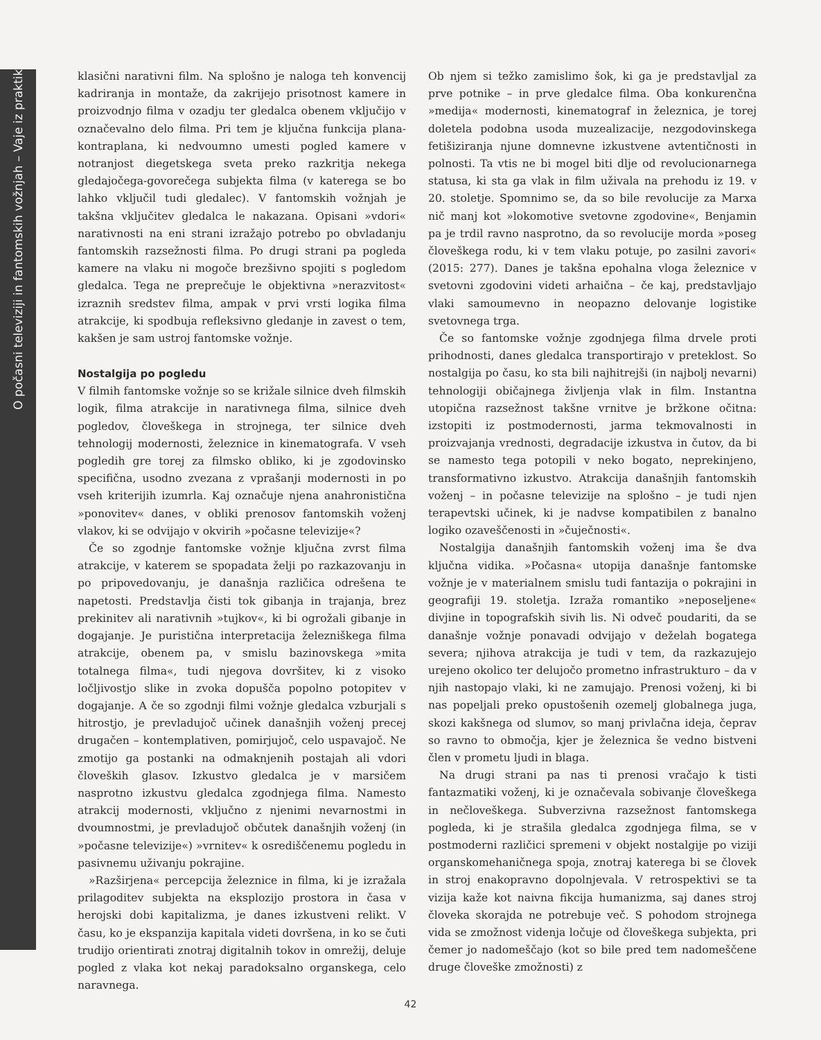O počasni televiziji in fantomskih vožnjah – Vaje iz praktik
klasični narativni film. Na splošno je naloga teh konvencij kadriranja in montaže, da zakrijejo prisotnost kamere in proizvodnjo filma v ozadju ter gledalca obenem vključijo v označevalno delo filma. Pri tem je ključna funkcija plana-kontraplana, ki nedvoumno umesti pogled kamere v notranjost diegetskega sveta preko razkritja nekega gledajočega-govorečega subjekta filma (v katerega se bo lahko vključil tudi gledalec). V fantomskih vožnjah je takšna vključitev gledalca le nakazana. Opisani »vdori« narativnosti na eni strani izražajo potrebo po obvladanju fantomskih razsežnosti filma. Po drugi strani pa pogleda kamere na vlaku ni mogoče brezšivno spojiti s pogledom gledalca. Tega ne preprečuje le objektivna »nerazvitost« izraznih sredstev filma, ampak v prvi vrsti logika filma atrakcije, ki spodbuja refleksivno gledanje in zavest o tem, kakšen je sam ustroj fantomske vožnje.
Nostalgija po pogledu
V filmih fantomske vožnje so se križale silnice dveh filmskih logik, filma atrakcije in narativnega filma, silnice dveh pogledov, človeškega in strojnega, ter silnice dveh tehnologij modernosti, železnice in kinematografa. V vseh pogledih gre torej za filmsko obliko, ki je zgodovinsko specifična, usodno zvezana z vprašanji modernosti in po vseh kriterijih izumrla. Kaj označuje njena anahronistična »ponovitev« danes, v obliki prenosov fantomskih voženj vlakov, ki se odvijajo v okvirih »počasne televizije«?
Če so zgodnje fantomske vožnje ključna zvrst filma atrakcije, v katerem se spopadata želji po razkazovanju in po pripovedovanju, je današnja različica odrešena te napetosti. Predstavlja čisti tok gibanja in trajanja, brez prekinitev ali narativnih »tujkov«, ki bi ogrožali gibanje in dogajanje. Je puristična interpretacija železniškega filma atrakcije, obenem pa, v smislu bazinovskega »mita totalnega filma«, tudi njegova dovršitev, ki z visoko ločljivostjo slike in zvoka dopušča popolno potopitev v dogajanje. A če so zgodnji filmi vožnje gledalca vzburjali s hitrostjo, je prevladujoč učinek današnjih voženj precej drugačen – kontemplativen, pomirjujoč, celo uspavajoč. Ne zmotijo ga postanki na odmaknjenih postajah ali vdori človeških glasov. Izkustvo gledalca je v marsičem nasprotno izkustvu gledalca zgodnjega filma. Namesto atrakcij modernosti, vključno z njenimi nevarnostmi in dvoumnostmi, je prevladujoč občutek današnjih voženj (in »počasne televizije«) »vrnitev« k osrediščenemu pogledu in pasivnemu uživanju pokrajine.
»Razširjena« percepcija železnice in filma, ki je izražala prilagoditev subjekta na eksplozijo prostora in časa v herojski dobi kapitalizma, je danes izkustveni relikt. V času, ko je ekspanzija kapitala videti dovršena, in ko se čuti trudijo orientirati znotraj digitalnih tokov in omrežij, deluje pogled z vlaka kot nekaj paradoksalno organskega, celo naravnega.
Ob njem si težko zamislimo šok, ki ga je predstavljal za prve potnike – in prve gledalce filma. Oba konkurenčna »medija« modernosti, kinematograf in železnica, je torej doletela podobna usoda muzealizacije, nezgodovinskega fetišiziranja njune domnevne izkustvene avtentičnosti in polnosti. Ta vtis ne bi mogel biti dlje od revolucionarnega statusa, ki sta ga vlak in film uživala na prehodu iz 19. v 20. stoletje. Spomnimo se, da so bile revolucije za Marxa nič manj kot »lokomotive svetovne zgodovine«, Benjamin pa je trdil ravno nasprotno, da so revolucije morda »poseg človeškega rodu, ki v tem vlaku potuje, po zasilni zavori« (2015: 277). Danes je takšna epohalna vloga železnice v svetovni zgodovini videti arhaična – če kaj, predstavljajo vlaki samoumevno in neopazno delovanje logistike svetovnega trga.
Če so fantomske vožnje zgodnjega filma drvele proti prihodnosti, danes gledalca transportirajo v preteklost. So nostalgija po času, ko sta bili najhitrejši (in najbolj nevarni) tehnologiji običajnega življenja vlak in film. Instantna utopična razsežnost takšne vrnitve je bržkone očitna: izstopiti iz postmodernosti, jarma tekmovalnosti in proizvajanja vrednosti, degradacije izkustva in čutov, da bi se namesto tega potopili v neko bogato, neprekinjeno, transformativno izkustvo. Atrakcija današnjih fantomskih voženj – in počasne televizije na splošno – je tudi njen terapevtski učinek, ki je nadvse kompatibilen z banalno logiko ozaveščenosti in »čuječnosti«.
Nostalgija današnjih fantomskih voženj ima še dva ključna vidika. »Počasna« utopija današnje fantomske vožnje je v materialnem smislu tudi fantazija o pokrajini in geografiji 19. stoletja. Izraža romantiko »neposeljene« divjine in topografskih sivih lis. Ni odveč poudariti, da se današnje vožnje ponavadi odvijajo v deželah bogatega severa; njihova atrakcija je tudi v tem, da razkazujejo urejeno okolico ter delujočo prometno infrastrukturo – da v njih nastopajo vlaki, ki ne zamujajo. Prenosi voženj, ki bi nas popeljali preko opustošenih ozemelj globalnega juga, skozi kakšnega od slumov, so manj privlačna ideja, čeprav so ravno to območja, kjer je železnica še vedno bistveni člen v prometu ljudi in blaga.
Na drugi strani pa nas ti prenosi vračajo k tisti fantazmatiki voženj, ki je označevala sobivanje človeškega in nečloveškega. Subverzivna razsežnost fantomskega pogleda, ki je strašila gledalca zgodnjega filma, se v postmoderni različici spremeni v objekt nostalgije po viziji organskomehaničnega spoja, znotraj katerega bi se človek in stroj enakopravno dopolnjevala. V retrospektivi se ta vizija kaže kot naivna fikcija humanizma, saj danes stroj človeka skorajda ne potrebuje več. S pohodom strojnega vida se zmožnost videnja ločuje od človeškega subjekta, pri čemer jo nadomeščajo (kot so bile pred tem nadomeščene druge človeške zmožnosti) z
42